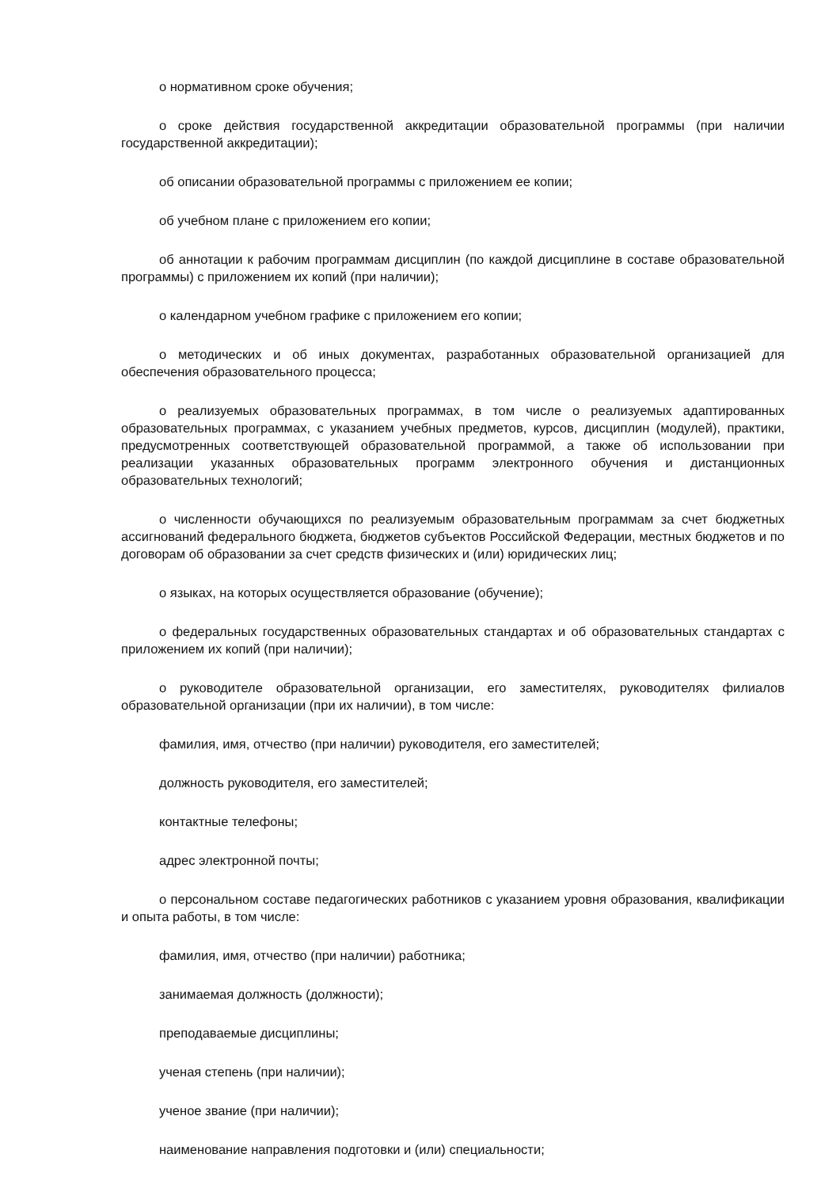о нормативном сроке обучения;
о сроке действия государственной аккредитации образовательной программы (при наличии государственной аккредитации);
об описании образовательной программы с приложением ее копии;
об учебном плане с приложением его копии;
об аннотации к рабочим программам дисциплин (по каждой дисциплине в составе образовательной программы) с приложением их копий (при наличии);
о календарном учебном графике с приложением его копии;
о методических и об иных документах, разработанных образовательной организацией для обеспечения образовательного процесса;
о реализуемых образовательных программах, в том числе о реализуемых адаптированных образовательных программах, с указанием учебных предметов, курсов, дисциплин (модулей), практики, предусмотренных соответствующей образовательной программой, а также об использовании при реализации указанных образовательных программ электронного обучения и дистанционных образовательных технологий;
о численности обучающихся по реализуемым образовательным программам за счет бюджетных ассигнований федерального бюджета, бюджетов субъектов Российской Федерации, местных бюджетов и по договорам об образовании за счет средств физических и (или) юридических лиц;
о языках, на которых осуществляется образование (обучение);
о федеральных государственных образовательных стандартах и об образовательных стандартах с приложением их копий (при наличии);
о руководителе образовательной организации, его заместителях, руководителях филиалов образовательной организации (при их наличии), в том числе:
фамилия, имя, отчество (при наличии) руководителя, его заместителей;
должность руководителя, его заместителей;
контактные телефоны;
адрес электронной почты;
о персональном составе педагогических работников с указанием уровня образования, квалификации и опыта работы, в том числе:
фамилия, имя, отчество (при наличии) работника;
занимаемая должность (должности);
преподаваемые дисциплины;
ученая степень (при наличии);
ученое звание (при наличии);
наименование направления подготовки и (или) специальности;